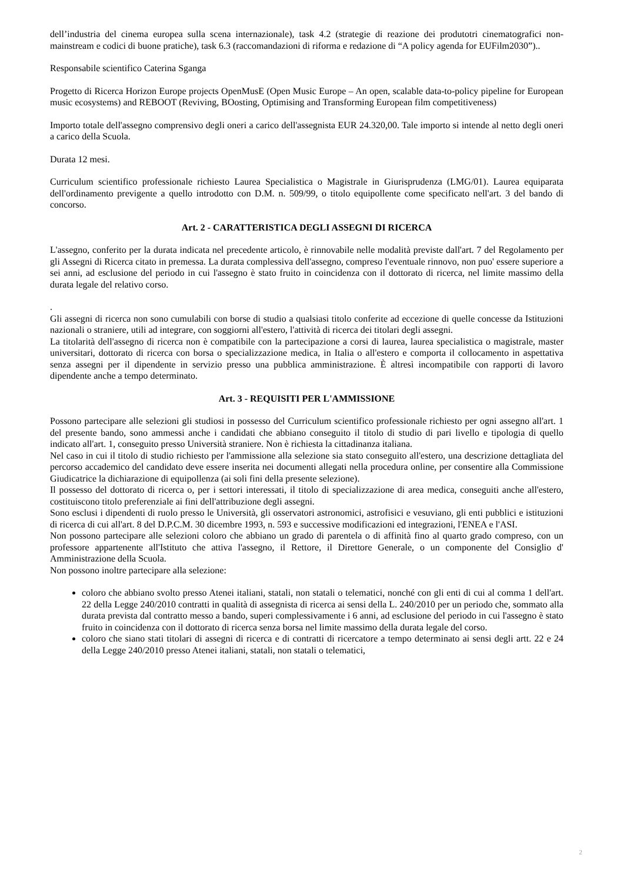dell’industria del cinema europea sulla scena internazionale), task 4.2 (strategie di reazione dei produtotri cinematografici non-mainstream e codici di buone pratiche), task 6.3 (raccomandazioni di riforma e redazione di “A policy agenda for EUFilm2030”)..
Responsabile scientifico Caterina Sganga
Progetto di Ricerca Horizon Europe projects OpenMusE (Open Music Europe – An open, scalable data-to-policy pipeline for European music ecosystems) and REBOOT (Reviving, BOosting, Optimising and Transforming European film competitiveness)
Importo totale dell'assegno comprensivo degli oneri a carico dell'assegnista EUR 24.320,00. Tale importo si intende al netto degli oneri a carico della Scuola.
Durata 12 mesi.
Curriculum scientifico professionale richiesto Laurea Specialistica o Magistrale in Giurisprudenza (LMG/01). Laurea equiparata dell'ordinamento previgente a quello introdotto con D.M. n. 509/99, o titolo equipollente come specificato nell'art. 3 del bando di concorso.
Art. 2 - CARATTERISTICA DEGLI ASSEGNI DI RICERCA
L'assegno, conferito per la durata indicata nel precedente articolo, è rinnovabile nelle modalità previste dall'art. 7 del Regolamento per gli Assegni di Ricerca citato in premessa. La durata complessiva dell'assegno, compreso l'eventuale rinnovo, non puo' essere superiore a sei anni, ad esclusione del periodo in cui l'assegno è stato fruito in coincidenza con il dottorato di ricerca, nel limite massimo della durata legale del relativo corso.
.
Gli assegni di ricerca non sono cumulabili con borse di studio a qualsiasi titolo conferite ad eccezione di quelle concesse da Istituzioni nazionali o straniere, utili ad integrare, con soggiorni all'estero, l'attività di ricerca dei titolari degli assegni.
La titolarità dell'assegno di ricerca non è compatibile con la partecipazione a corsi di laurea, laurea specialistica o magistrale, master universitari, dottorato di ricerca con borsa o specializzazione medica, in Italia o all'estero e comporta il collocamento in aspettativa senza assegni per il dipendente in servizio presso una pubblica amministrazione. È altresì incompatibile con rapporti di lavoro dipendente anche a tempo determinato.
Art. 3 - REQUISITI PER L'AMMISSIONE
Possono partecipare alle selezioni gli studiosi in possesso del Curriculum scientifico professionale richiesto per ogni assegno all'art. 1 del presente bando, sono ammessi anche i candidati che abbiano conseguito il titolo di studio di pari livello e tipologia di quello indicato all'art. 1, conseguito presso Università straniere. Non è richiesta la cittadinanza italiana.
Nel caso in cui il titolo di studio richiesto per l'ammissione alla selezione sia stato conseguito all'estero, una descrizione dettagliata del percorso accademico del candidato deve essere inserita nei documenti allegati nella procedura online, per consentire alla Commissione Giudicatrice la dichiarazione di equipollenza (ai soli fini della presente selezione).
Il possesso del dottorato di ricerca o, per i settori interessati, il titolo di specializzazione di area medica, conseguiti anche all'estero, costituiscono titolo preferenziale ai fini dell'attribuzione degli assegni.
Sono esclusi i dipendenti di ruolo presso le Università, gli osservatori astronomici, astrofisici e vesuviano, gli enti pubblici e istituzioni di ricerca di cui all'art. 8 del D.P.C.M. 30 dicembre 1993, n. 593 e successive modificazioni ed integrazioni, l'ENEA e l'ASI.
Non possono partecipare alle selezioni coloro che abbiano un grado di parentela o di affinità fino al quarto grado compreso, con un professore appartenente all'Istituto che attiva l'assegno, il Rettore, il Direttore Generale, o un componente del Consiglio d' Amministrazione della Scuola.
Non possono inoltre partecipare alla selezione:
coloro che abbiano svolto presso Atenei italiani, statali, non statali o telematici, nonché con gli enti di cui al comma 1 dell'art. 22 della Legge 240/2010 contratti in qualità di assegnista di ricerca ai sensi della L. 240/2010 per un periodo che, sommato alla durata prevista dal contratto messo a bando, superi complessivamente i 6 anni, ad esclusione del periodo in cui l'assegno è stato fruito in coincidenza con il dottorato di ricerca senza borsa nel limite massimo della durata legale del corso.
coloro che siano stati titolari di assegni di ricerca e di contratti di ricercatore a tempo determinato ai sensi degli artt. 22 e 24 della Legge 240/2010 presso Atenei italiani, statali, non statali o telematici,
2